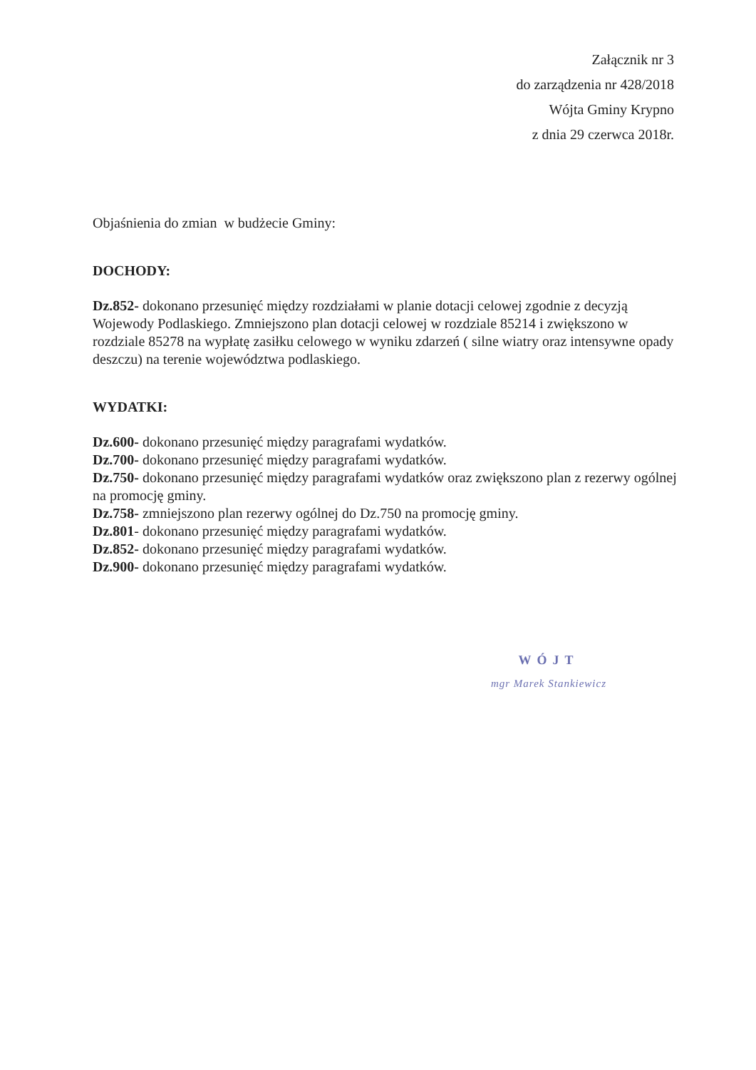Załącznik nr 3
do zarządzenia nr 428/2018
Wójta Gminy Krypno
z dnia 29 czerwca 2018r.
Objaśnienia do zmian w budżecie Gminy:
DOCHODY:
Dz.852- dokonano przesunięć między rozdziałami w planie dotacji celowej zgodnie z decyzją Wojewody Podlaskiego. Zmniejszono plan dotacji celowej w rozdziale 85214 i zwiększono w rozdziale 85278 na wypłatę zasiłku celowego w wyniku zdarzeń ( silne wiatry oraz intensywne opady deszczu) na terenie województwa podlaskiego.
WYDATKI:
Dz.600- dokonano przesunięć między paragrafami wydatków.
Dz.700- dokonano przesunięć między paragrafami wydatków.
Dz.750- dokonano przesunięć między paragrafami wydatków oraz zwiększono plan z rezerwy ogólnej na promocję gminy.
Dz.758- zmniejszono plan rezerwy ogólnej do Dz.750 na promocję gminy.
Dz.801- dokonano przesunięć między paragrafami wydatków.
Dz.852- dokonano przesunięć między paragrafami wydatków.
Dz.900- dokonano przesunięć między paragrafami wydatków.
WÓJT
mgr Marek Stankiewicz